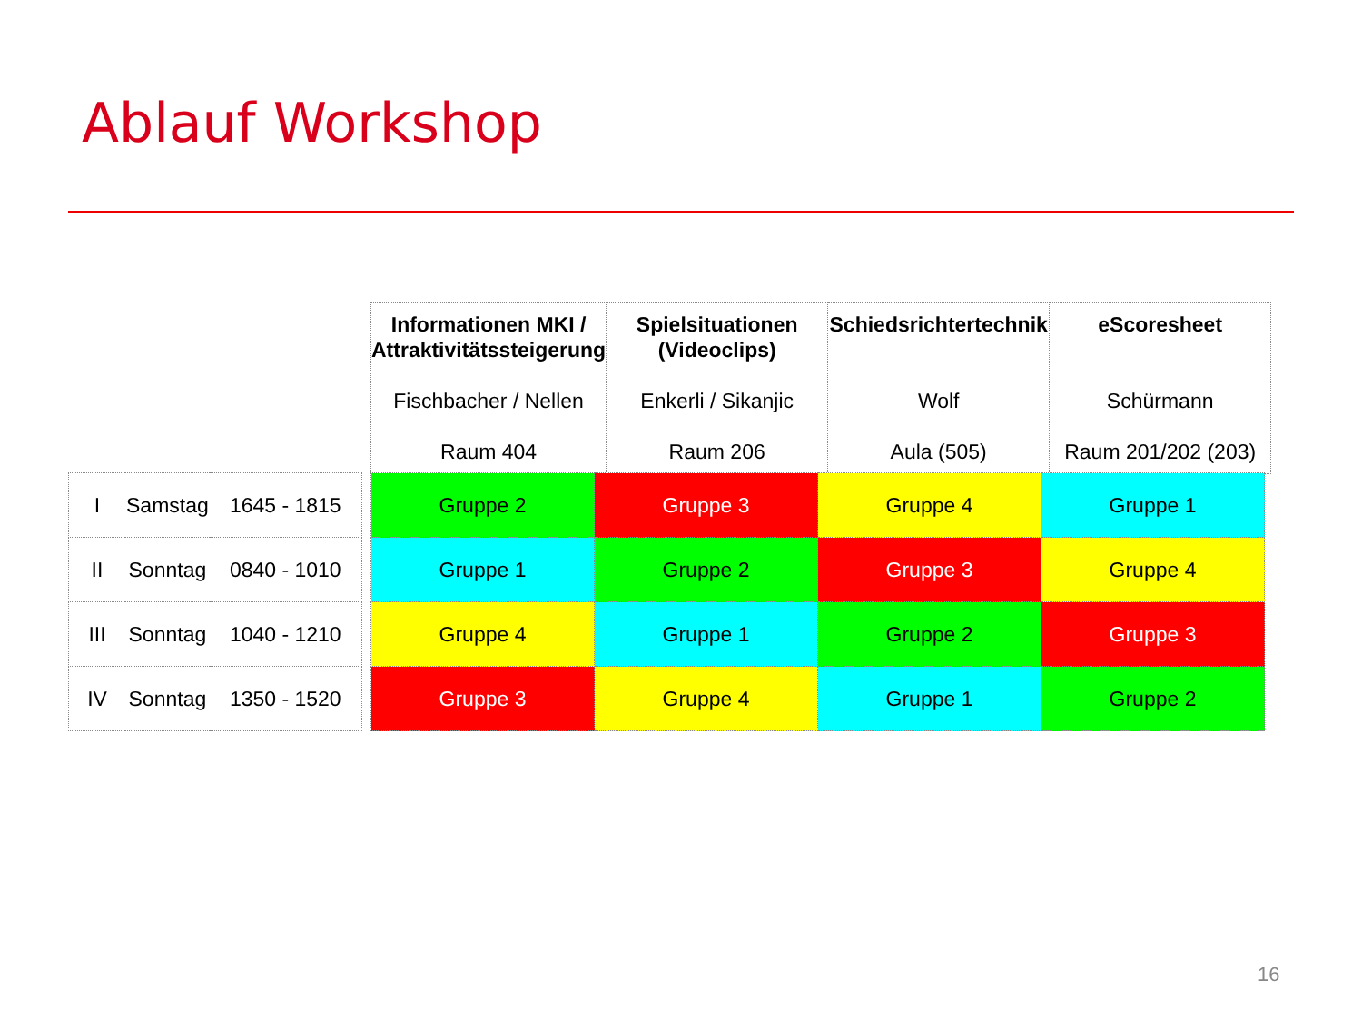Ablauf Workshop
| Informationen MKI / Attraktivitätssteigerung Fischbacher / Nellen Raum 404 | Spielsituationen (Videoclips) Enkerli / Sikanjic Raum 206 | Schiedsrichtertechnik Wolf Aula (505) | eScoresheet Schürmann Raum 201/202 (203) |
| I | Samstag | 1645 - 1815 |
| II | Sonntag | 0840 - 1010 |
| III | Sonntag | 1040 - 1210 |
| IV | Sonntag | 1350 - 1520 |
| Gruppe 2 | Gruppe 3 | Gruppe 4 | Gruppe 1 |
| Gruppe 1 | Gruppe 2 | Gruppe 3 | Gruppe 4 |
| Gruppe 4 | Gruppe 1 | Gruppe 2 | Gruppe 3 |
| Gruppe 3 | Gruppe 4 | Gruppe 1 | Gruppe 2 |
16